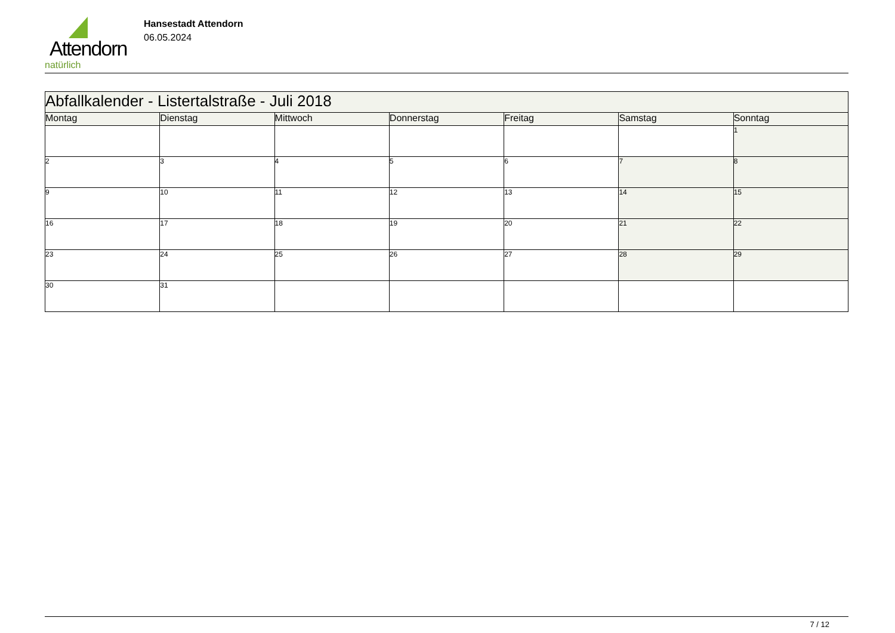Attendorn
natürlich
Hansestadt Attendorn
06.05.2024
| Abfallkalender - Listertalstraße - Juli 2018 | | | | | | |
| --- | --- | --- | --- | --- | --- | --- |
| Montag | Dienstag | Mittwoch | Donnerstag | Freitag | Samstag | Sonntag |
| | | | | | | 1 |
| 2 | 3 | 4 | 5 | 6 | 7 | 8 |
| 9 | 10 | 11 | 12 | 13 | 14 | 15 |
| 16 | 17 | 18 | 19 | 20 | 21 | 22 |
| 23 | 24 | 25 | 26 | 27 | 28 | 29 |
| 30 | 31 | | | | | |
7 / 12